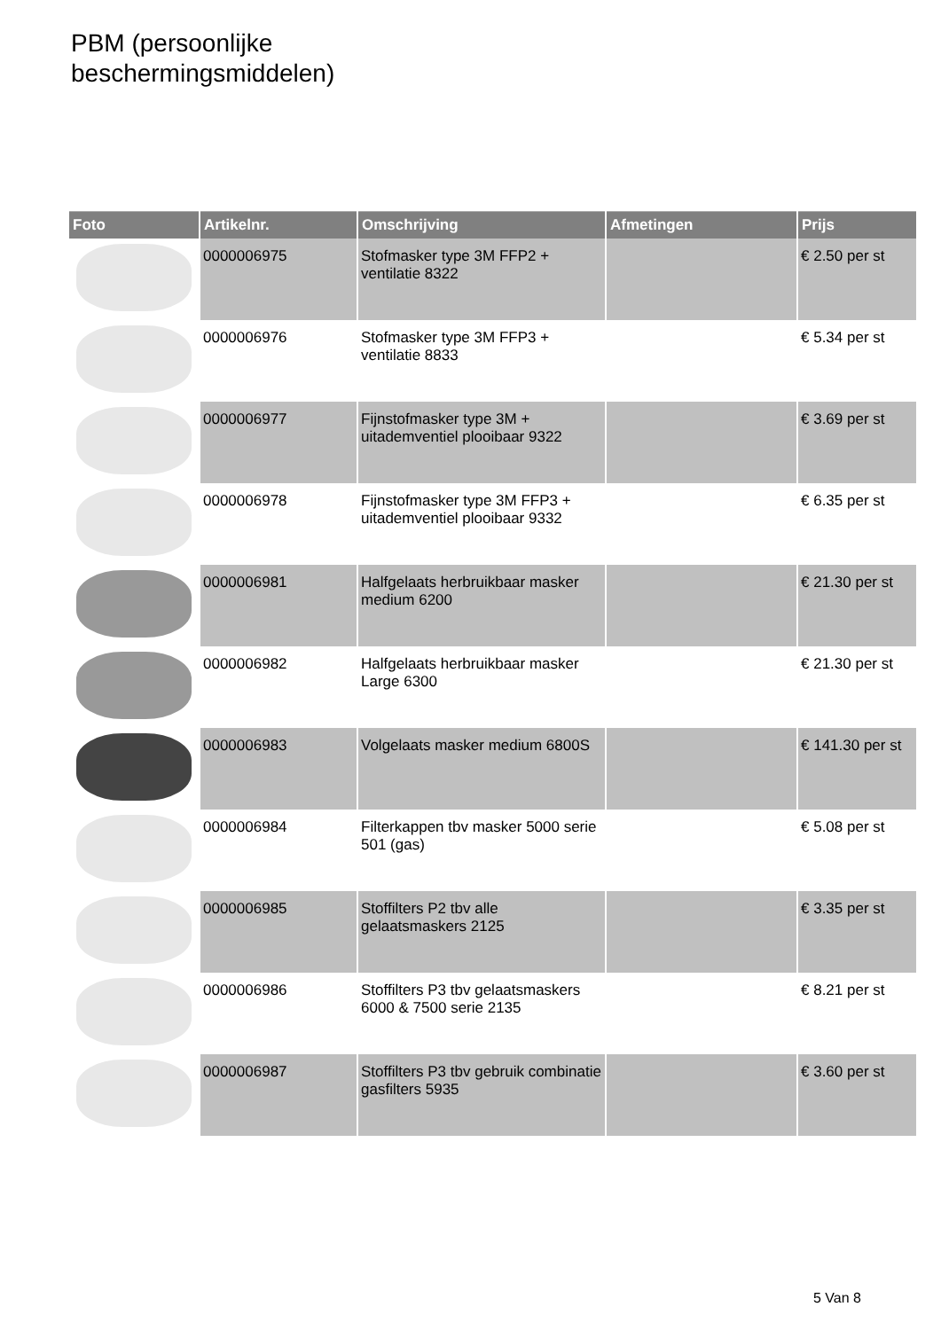PBM (persoonlijke
beschermingsmiddelen)
| Foto | Artikelnr. | Omschrijving | Afmetingen | Prijs |
| --- | --- | --- | --- | --- |
| | 0000006975 | Stofmasker type 3M FFP2 + ventilatie 8322 | | € 2.50 per st |
| | 0000006976 | Stofmasker type 3M FFP3 + ventilatie 8833 | | € 5.34 per st |
| | 0000006977 | Fijnstofmasker type 3M + uitademventiel plooibaar 9322 | | € 3.69 per st |
| | 0000006978 | Fijnstofmasker type 3M FFP3 + uitademventiel plooibaar 9332 | | € 6.35 per st |
| | 0000006981 | Halfgelaats herbruikbaar masker medium 6200 | | € 21.30 per st |
| | 0000006982 | Halfgelaats herbruikbaar masker Large 6300 | | € 21.30 per st |
| | 0000006983 | Volgelaats masker medium 6800S | | € 141.30 per st |
| | 0000006984 | Filterkappen tbv masker 5000 serie 501 (gas) | | € 5.08 per st |
| | 0000006985 | Stoffilters P2 tbv alle gelaatsmaskers 2125 | | € 3.35 per st |
| | 0000006986 | Stoffilters P3 tbv gelaatsmaskers 6000 & 7500 serie 2135 | | € 8.21 per st |
| | 0000006987 | Stoffilters P3 tbv gebruik combinatie gasfilters 5935 | | € 3.60 per st |
5 Van 8